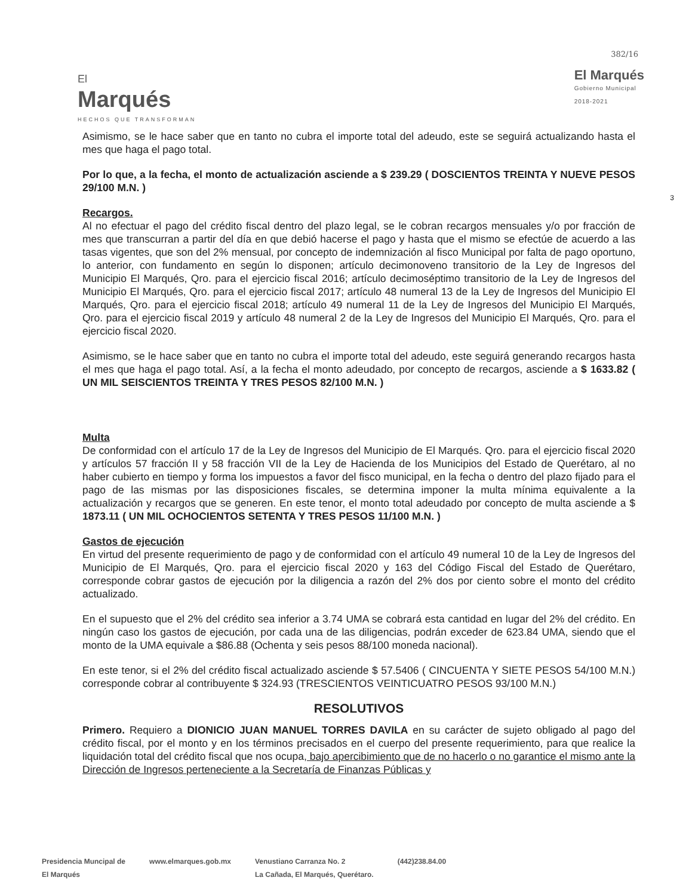382/16
3
El
Marqués
HECHOS QUE TRANSFORMAN
El Marqués
Gobierno Municipal
2018-2021
Asimismo, se le hace saber que en tanto no cubra el importe total del adeudo, este se seguirá actualizando hasta el mes que haga el pago total.
Por lo que, a la fecha, el monto de actualización asciende a $ 239.29 ( DOSCIENTOS TREINTA Y NUEVE PESOS 29/100 M.N. )
Recargos.
Al no efectuar el pago del crédito fiscal dentro del plazo legal, se le cobran recargos mensuales y/o por fracción de mes que transcurran a partir del día en que debió hacerse el pago y hasta que el mismo se efectúe de acuerdo a las tasas vigentes, que son del 2% mensual, por concepto de indemnización al fisco Municipal por falta de pago oportuno, lo anterior, con fundamento en según lo disponen; artículo decimonoveno transitorio de la Ley de Ingresos del Municipio El Marqués, Qro. para el ejercicio fiscal 2016; artículo decimoséptimo transitorio de la Ley de Ingresos del Municipio El Marqués, Qro. para el ejercicio fiscal 2017; artículo 48 numeral 13 de la Ley de Ingresos del Municipio El Marqués, Qro. para el ejercicio fiscal 2018; artículo 49 numeral 11 de la Ley de Ingresos del Municipio El Marqués, Qro. para el ejercicio fiscal 2019 y artículo 48 numeral 2 de la Ley de Ingresos del Municipio El Marqués, Qro. para el ejercicio fiscal 2020.
Asimismo, se le hace saber que en tanto no cubra el importe total del adeudo, este seguirá generando recargos hasta el mes que haga el pago total. Así, a la fecha el monto adeudado, por concepto de recargos, asciende a $ 1633.82 ( UN MIL SEISCIENTOS TREINTA Y TRES PESOS 82/100 M.N. )
Multa
De conformidad con el artículo 17 de la Ley de Ingresos del Municipio de El Marqués. Qro. para el ejercicio fiscal 2020 y artículos 57 fracción II y 58 fracción VII de la Ley de Hacienda de los Municipios del Estado de Querétaro, al no haber cubierto en tiempo y forma los impuestos a favor del fisco municipal, en la fecha o dentro del plazo fijado para el pago de las mismas por las disposiciones fiscales, se determina imponer la multa mínima equivalente a la actualización y recargos que se generen. En este tenor, el monto total adeudado por concepto de multa asciende a $ 1873.11 ( UN MIL OCHOCIENTOS SETENTA Y TRES PESOS 11/100 M.N. )
Gastos de ejecución
En virtud del presente requerimiento de pago y de conformidad con el artículo 49 numeral 10 de la Ley de Ingresos del Municipio de El Marqués, Qro. para el ejercicio fiscal 2020 y 163 del Código Fiscal del Estado de Querétaro, corresponde cobrar gastos de ejecución por la diligencia a razón del 2% dos por ciento sobre el monto del crédito actualizado.
En el supuesto que el 2% del crédito sea inferior a 3.74 UMA se cobrará esta cantidad en lugar del 2% del crédito. En ningún caso los gastos de ejecución, por cada una de las diligencias, podrán exceder de 623.84 UMA, siendo que el monto de la UMA equivale a $86.88 (Ochenta y seis pesos 88/100 moneda nacional).
En este tenor, si el 2% del crédito fiscal actualizado asciende $ 57.5406 ( CINCUENTA Y SIETE PESOS 54/100 M.N.) corresponde cobrar al contribuyente $ 324.93 (TRESCIENTOS VEINTICUATRO PESOS 93/100 M.N.)
RESOLUTIVOS
Primero. Requiero a DIONICIO JUAN MANUEL TORRES DAVILA en su carácter de sujeto obligado al pago del crédito fiscal, por el monto y en los términos precisados en el cuerpo del presente requerimiento, para que realice la liquidación total del crédito fiscal que nos ocupa, bajo apercibimiento que de no hacerlo o no garantice el mismo ante la Dirección de Ingresos perteneciente a la Secretaría de Finanzas Públicas y
Presidencia Muncipal de
El Marqués
www.elmarques.gob.mx Venustiano Carranza No. 2
La Cañada, El Marqués, Querétaro.
(442)238.84.00